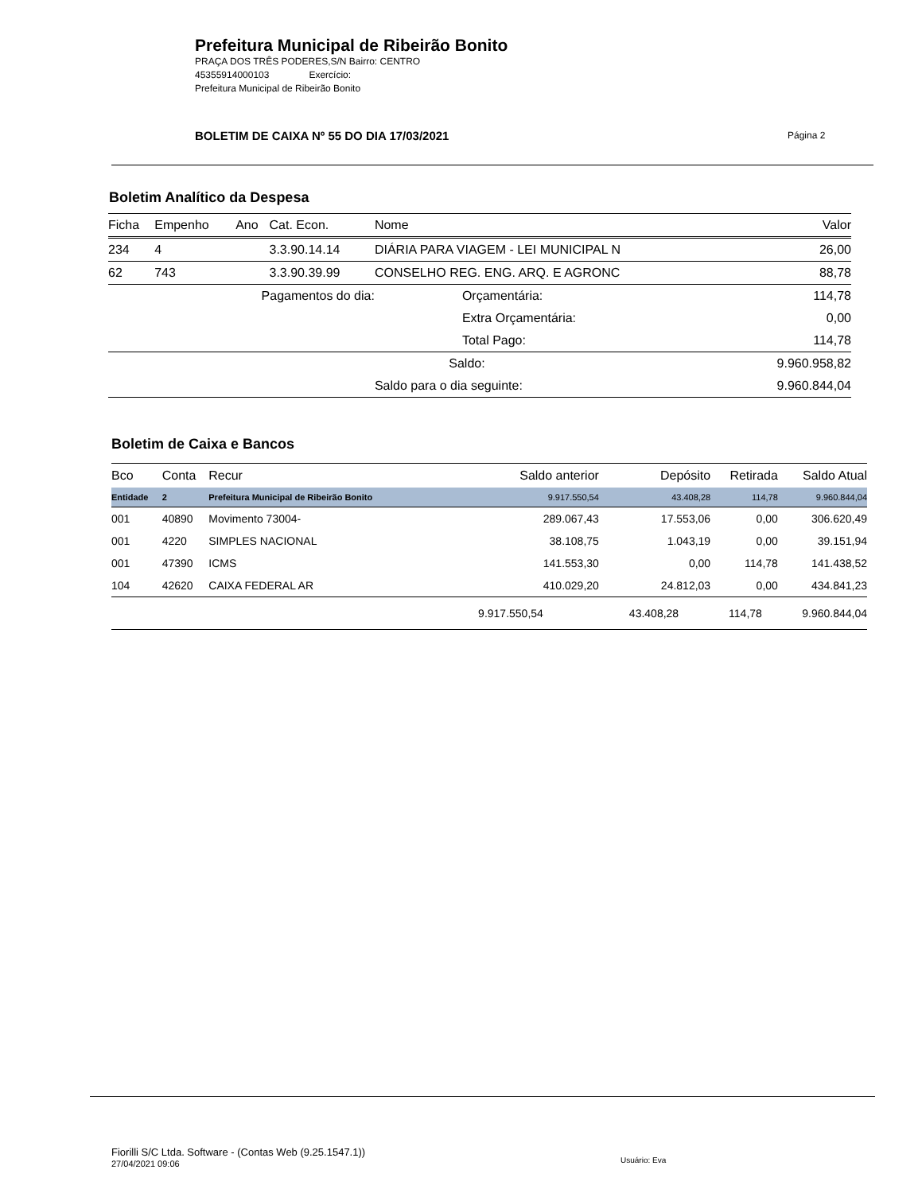Prefeitura Municipal de Ribeirão Bonito
PRAÇA DOS TRÊS PODERES,S/N Bairro: CENTRO
45355914000103 Exercício:
Prefeitura Municipal de Ribeirão Bonito
BOLETIM DE CAIXA Nº 55 DO DIA 17/03/2021
Página 2
Boletim Analítico da Despesa
| Ficha | Empenho | Ano | Cat. Econ. | Nome | | Valor |
| --- | --- | --- | --- | --- | --- | --- |
| 234 | 4 | | 3.3.90.14.14 | DIÁRIA PARA VIAGEM - LEI MUNICIPAL N | | 26,00 |
| 62 | 743 | | 3.3.90.39.99 | CONSELHO REG. ENG. ARQ. E AGRONC | | 88,78 |
| Pagamentos do dia: | | | | Orçamentária: | | 114,78 |
| | | | | Extra Orçamentária: | | 0,00 |
| | | | | Total Pago: | | 114,78 |
| | | | | Saldo: | | 9.960.958,82 |
| | | | | Saldo para o dia seguinte: | | 9.960.844,04 |
Boletim de Caixa e Bancos
| Bco | Conta | Recur | Saldo anterior | Depósito | Retirada | Saldo Atual |
| --- | --- | --- | --- | --- | --- | --- |
| Entidade | 2 | Prefeitura Municipal de Ribeirão Bonito | 9.917.550,54 | 43.408,28 | 114,78 | 9.960.844,04 |
| 001 | 40890 | Movimento 73004- | 289.067,43 | 17.553,06 | 0,00 | 306.620,49 |
| 001 | 4220 | SIMPLES NACIONAL | 38.108,75 | 1.043,19 | 0,00 | 39.151,94 |
| 001 | 47390 | ICMS | 141.553,30 | 0,00 | 114,78 | 141.438,52 |
| 104 | 42620 | CAIXA FEDERAL AR | 410.029,20 | 24.812,03 | 0,00 | 434.841,23 |
| | | | 9.917.550,54 | 43.408,28 | 114,78 | 9.960.844,04 |
Fiorilli S/C Ltda. Software - (Contas Web (9.25.1547.1))
27/04/2021 09:06
Usuário: Eva